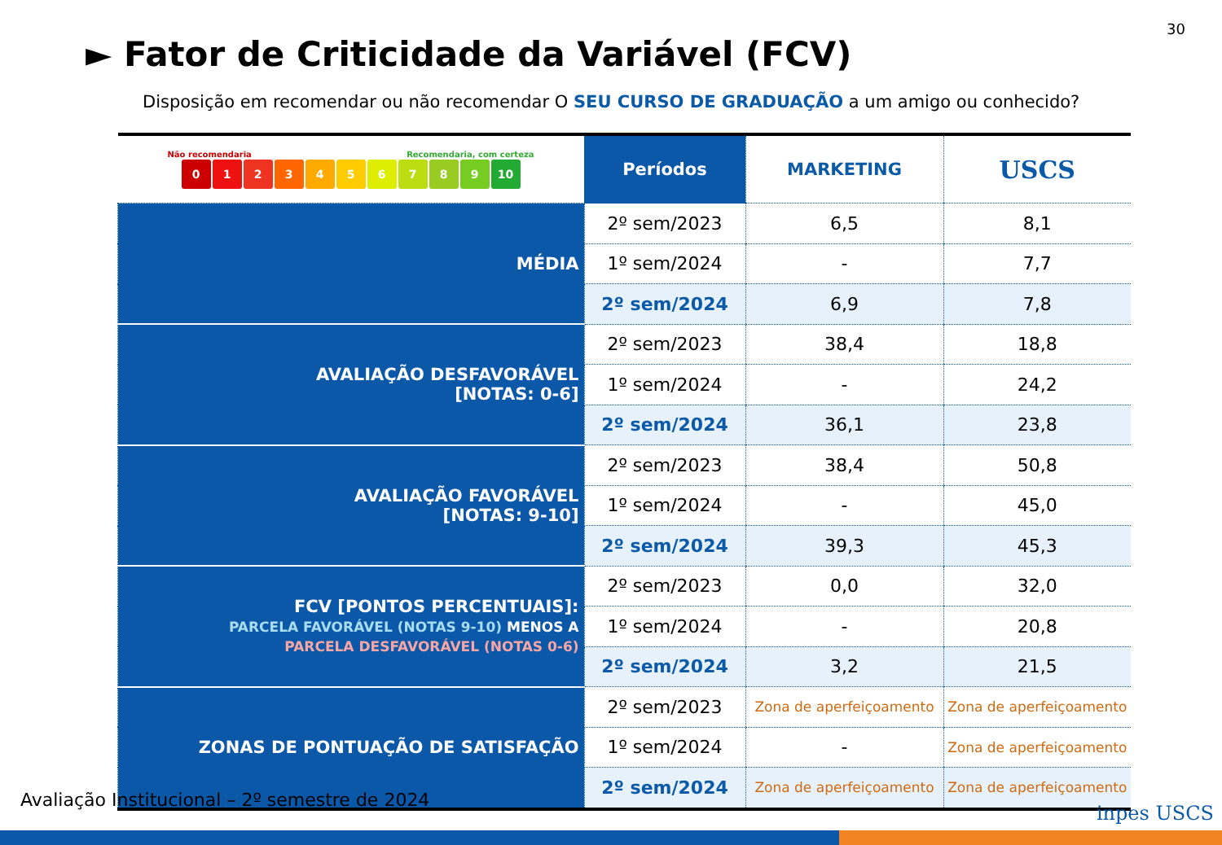30
► Fator de Criticidade da Variável (FCV)
Disposição em recomendar ou não recomendar O SEU CURSO DE GRADUAÇÃO a um amigo ou conhecido?
| Não recomendaria Recomendaria, com certeza 0 1 2 3 4 5 6 7 8 9 10 | Períodos | MARKETING | USCS |
| --- | --- | --- | --- |
| MÉDIA | 2º sem/2023 | 6,5 | 8,1 |
| | 1º sem/2024 | - | 7,7 |
| | 2º sem/2024 | 6,9 | 7,8 |
| AVALIAÇÃO DESFAVORÁVEL [NOTAS: 0-6] | 2º sem/2023 | 38,4 | 18,8 |
| | 1º sem/2024 | - | 24,2 |
| | 2º sem/2024 | 36,1 | 23,8 |
| AVALIAÇÃO FAVORÁVEL [NOTAS: 9-10] | 2º sem/2023 | 38,4 | 50,8 |
| | 1º sem/2024 | - | 45,0 |
| | 2º sem/2024 | 39,3 | 45,3 |
| FCV [PONTOS PERCENTUAIS]: PARCELA FAVORÁVEL (NOTAS 9-10) MENOS A PARCELA DESFAVORÁVEL (NOTAS 0-6) | 2º sem/2023 | 0,0 | 32,0 |
| | 1º sem/2024 | - | 20,8 |
| | 2º sem/2024 | 3,2 | 21,5 |
| ZONAS DE PONTUAÇÃO DE SATISFAÇÃO | 2º sem/2023 | Zona de aperfeiçoamento | Zona de aperfeiçoamento |
| | 1º sem/2024 | - | Zona de aperfeiçoamento |
| | 2º sem/2024 | Zona de aperfeiçoamento | Zona de aperfeiçoamento |
Avaliação Institucional – 2º semestre de 2024
inpes USCS